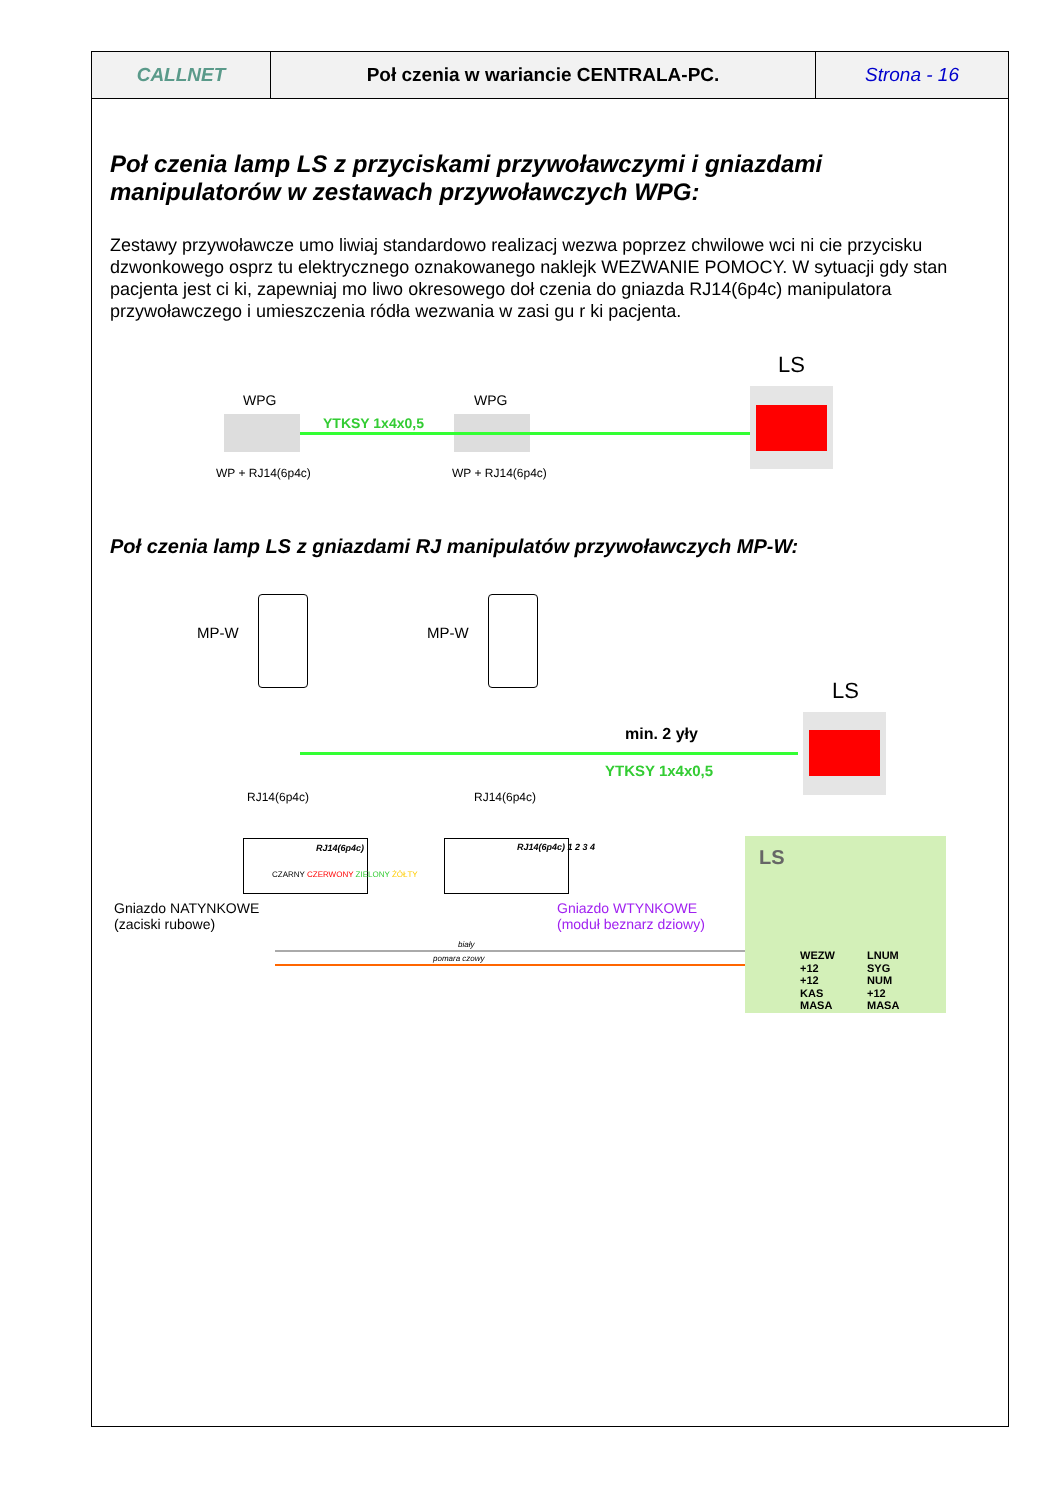| CALLNET | Poł czenia w wariancie CENTRALA-PC. | Strona - 16 |
Poł czenia lamp LS z przyciskami przywoławczymi i gniazdami manipulatorów w zestawach przywoławczych WPG:
Zestawy przywoławcze umo liwiaj standardowo realizacj wezwa poprzez chwilowe wci ni cie przycisku dzwonkowego osprz tu elektrycznego oznakowanego naklejk WEZWANIE POMOCY. W sytuacji gdy stan pacjenta jest ci ki, zapewniaj mo liwo okresowego doł czenia do gniazda RJ14(6p4c) manipulatora przywoławczego i umieszczenia ródła wezwania w zasi gu r ki pacjenta.
LS
WPG WPG
YTKSY 1x4x0,5
WP + RJ14(6p4c) WP + RJ14(6p4c)
Poł czenia lamp LS z gniazdami RJ manipulatów przywoławczych MP-W:
MP-W MP-W
LS
min. 2 yły
YTKSY 1x4x0,5
RJ14(6p4c) RJ14(6p4c)
RJ14(6p4c) RJ14(6p4c) 1 2 3 4
CZARNY CZERWONY ZIELONY ŻÓŁTY
Gniazdo NATYNKOWE
(zaciski rubowe)
Gniazdo WTYNKOWE
(moduł beznarz dziowy)
biały
pomara czowy
LS
WEZW
+12
+12
KAS
MASA
LNUM
SYG
NUM
+12
MASA